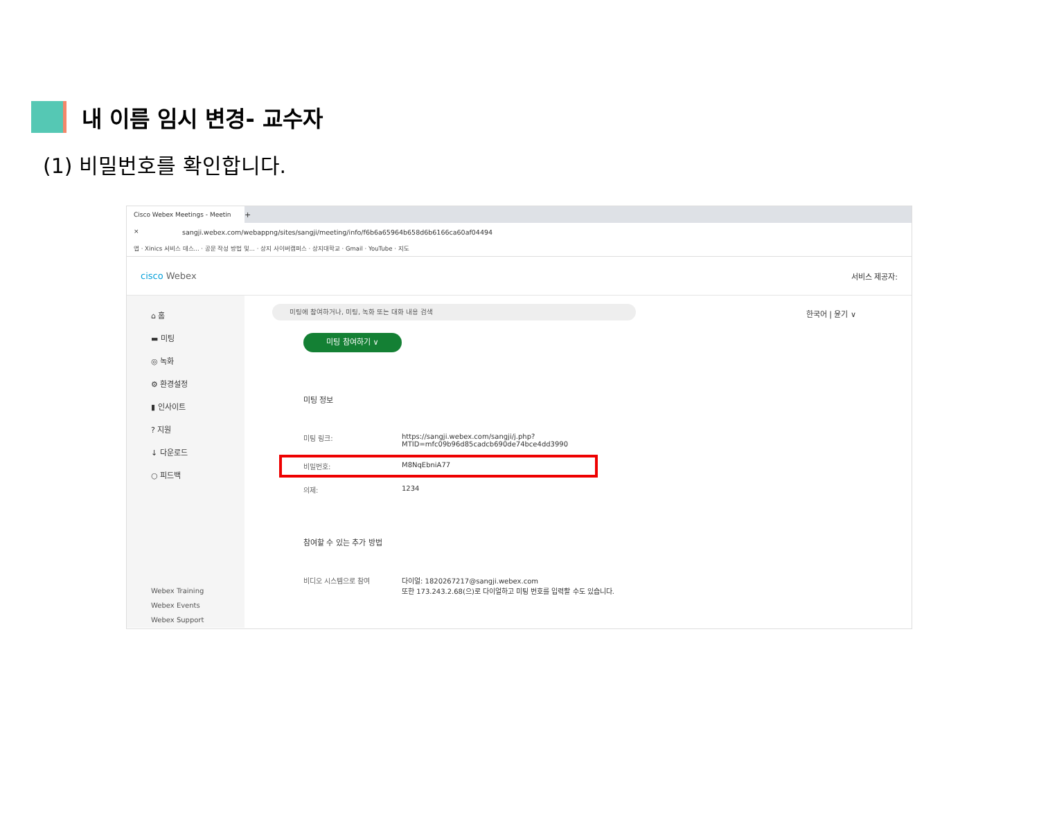내 이름 임시 변경- 교수자
(1) 비밀번호를 확인합니다.
Cisco Webex Meetings - Meetin ×
+
sangji.webex.com/webappng/sites/sangji/meeting/info/f6b6a65964b658d6b6166ca60af04494
앱 · Xinics 서비스 데스... · 공문 작성 방법 및... · 상지 사이버캠퍼스 · 상지대학교 · Gmail · YouTube · 지도
cisco Webex 서비스 제공자:
⌂ 홈
▬ 미팅
◎ 녹화
⚙ 환경설정
▮ 인사이트
? 지원
↓ 다운로드
○ 피드백
Webex Training
Webex Events
Webex Support
미팅에 참여하거나, 미팅, 녹화 또는 대화 내용 검색
한국어 | 윤기 ∨
미팅 참여하기 ∨
미팅 정보
미팅 링크: https://sangji.webex.com/sangji/j.php?
MTID=mfc09b96d85cadcb690de74bce4dd3990
비밀번호: M8NqEbniA77
의제: 1234
참여할 수 있는 추가 방법
비디오 시스템으로 참여 다이얼: 1820267217@sangji.webex.com
또한 173.243.2.68(으)로 다이얼하고 미팅 번호를 입력할 수도 있습니다.